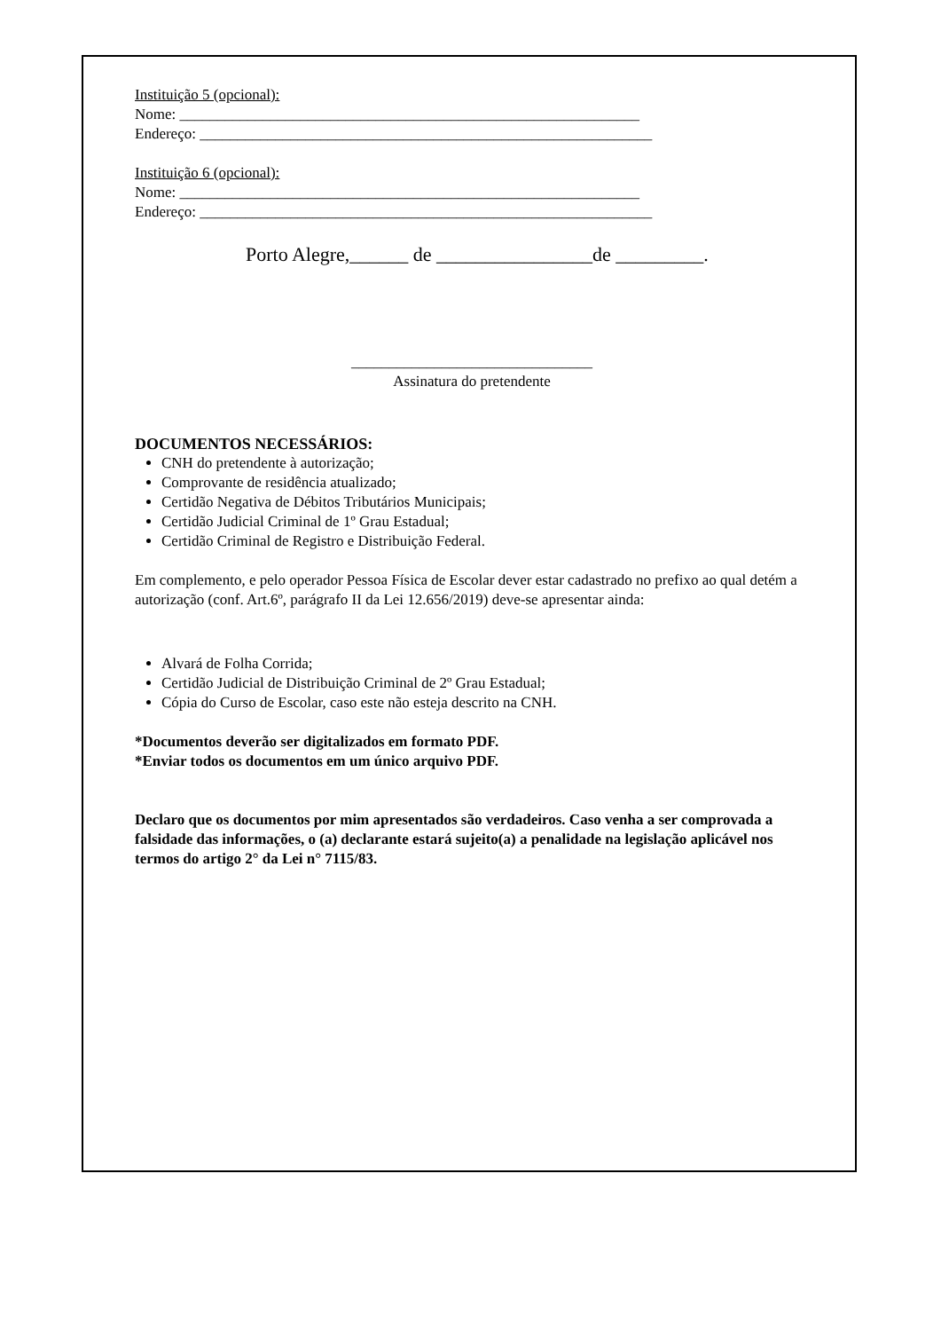Instituição 5 (opcional):
Nome: _____________________________________________________________
Endereço: ____________________________________________________________
Instituição 6 (opcional):
Nome: _____________________________________________________________
Endereço: ____________________________________________________________
Porto Alegre,______ de ________________de _________.
________________________________
Assinatura do pretendente
DOCUMENTOS NECESSÁRIOS:
CNH do pretendente à autorização;
Comprovante de residência atualizado;
Certidão Negativa de Débitos Tributários Municipais;
Certidão Judicial Criminal de 1º Grau Estadual;
Certidão Criminal de Registro e Distribuição Federal.
Em complemento, e pelo operador Pessoa Física de Escolar dever estar cadastrado no prefixo ao qual detém a autorização (conf. Art.6º, parágrafo II da Lei 12.656/2019) deve-se apresentar ainda:
Alvará de Folha Corrida;
Certidão Judicial de Distribuição Criminal de 2º Grau Estadual;
Cópia do Curso de Escolar, caso este não esteja descrito na CNH.
*Documentos deverão ser digitalizados em formato PDF.
*Enviar todos os documentos em um único arquivo PDF.
Declaro que os documentos por mim apresentados são verdadeiros. Caso venha a ser comprovada a falsidade das informações, o (a) declarante estará sujeito(a) a penalidade na legislação aplicável nos termos do artigo 2° da Lei n° 7115/83.